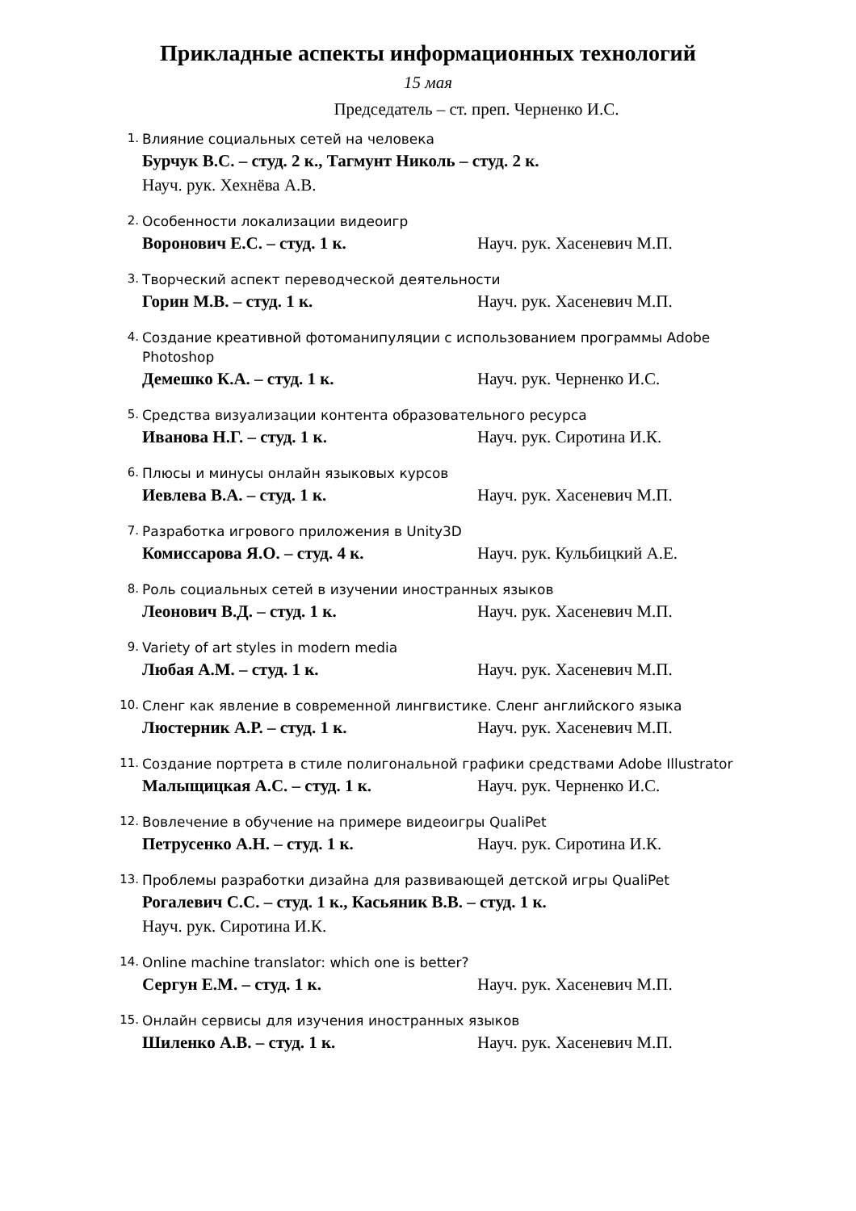Прикладные аспекты информационных технологий
15 мая
Председатель – ст. преп. Черненко И.С.
1.
Влияние социальных сетей на человека
Бурчук В.С. – студ. 2 к., Тагмунт Николь – студ. 2 к.
Науч. рук. Хехнёва А.В.
2.
Особенности локализации видеоигр
Воронович Е.С. – студ. 1 к. Науч. рук. Хасеневич М.П.
3.
Творческий аспект переводческой деятельности
Горин М.В. – студ. 1 к. Науч. рук. Хасеневич М.П.
4.
Создание креативной фотоманипуляции с использованием программы Adobe Photoshop
Демешко К.А. – студ. 1 к. Науч. рук. Черненко И.С.
5.
Средства визуализации контента образовательного ресурса
Иванова Н.Г. – студ. 1 к. Науч. рук. Сиротина И.К.
6.
Плюсы и минусы онлайн языковых курсов
Иевлева В.А. – студ. 1 к. Науч. рук. Хасеневич М.П.
7.
Разработка игрового приложения в Unity3D
Комиссарова Я.О. – студ. 4 к. Науч. рук. Кульбицкий А.Е.
8.
Роль социальных сетей в изучении иностранных языков
Леонович В.Д. – студ. 1 к. Науч. рук. Хасеневич М.П.
9.
Variety of art styles in modern media
Любая А.М. – студ. 1 к. Науч. рук. Хасеневич М.П.
10.
Сленг как явление в современной лингвистике. Сленг английского языка
Люстерник А.Р. – студ. 1 к. Науч. рук. Хасеневич М.П.
11.
Создание портрета в стиле полигональной графики средствами Adobe Illustrator
Малыщицкая А.С. – студ. 1 к. Науч. рук. Черненко И.С.
12.
Вовлечение в обучение на примере видеоигры QualiPet
Петрусенко А.Н. – студ. 1 к. Науч. рук. Сиротина И.К.
13.
Проблемы разработки дизайна для развивающей детской игры QualiPet
Рогалевич С.С. – студ. 1 к., Касьяник В.В. – студ. 1 к.
Науч. рук. Сиротина И.К.
14.
Online machine translator: which one is better?
Сергун Е.М. – студ. 1 к. Науч. рук. Хасеневич М.П.
15.
Онлайн сервисы для изучения иностранных языков
Шиленко А.В. – студ. 1 к. Науч. рук. Хасеневич М.П.